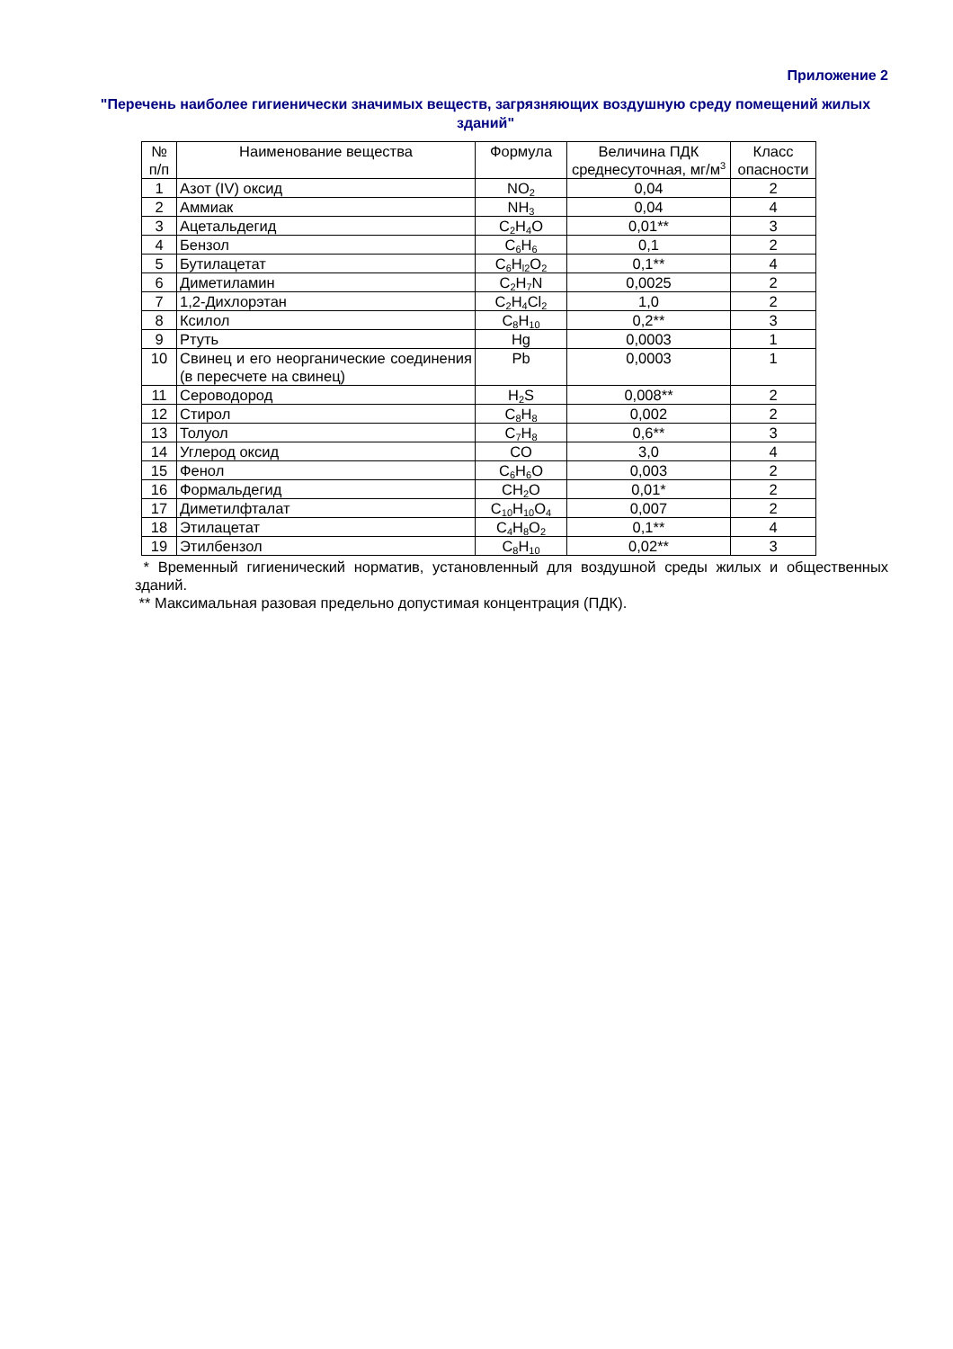Приложение 2
"Перечень наиболее гигиенически значимых веществ, загрязняющих воздушную среду помещений жилых зданий"
| № п/п | Наименование вещества | Формула | Величина ПДК среднесуточная, мг/м<sup>3</sup> | Класс опасности |
| --- | --- | --- | --- | --- |
| 1 | Азот (IV) оксид | NO<sub>2</sub> | 0,04 | 2 |
| 2 | Аммиак | NH<sub>3</sub> | 0,04 | 4 |
| 3 | Ацетальдегид | C<sub>2</sub>H<sub>4</sub>O | 0,01** | 3 |
| 4 | Бензол | C<sub>6</sub>H<sub>6</sub> | 0,1 | 2 |
| 5 | Бутилацетат | C<sub>6</sub>H<sub>l2</sub>O<sub>2</sub> | 0,1** | 4 |
| 6 | Диметиламин | C<sub>2</sub>H<sub>7</sub>N | 0,0025 | 2 |
| 7 | 1,2-Дихлорэтан | C<sub>2</sub>H<sub>4</sub>Cl<sub>2</sub> | 1,0 | 2 |
| 8 | Ксилол | C<sub>8</sub>H<sub>10</sub> | 0,2** | 3 |
| 9 | Ртуть | Hg | 0,0003 | 1 |
| 10 | Свинец и его неорганические соединения (в пересчете на свинец) | Pb | 0,0003 | 1 |
| 11 | Сероводород | H<sub>2</sub>S | 0,008** | 2 |
| 12 | Стирол | C<sub>8</sub>H<sub>8</sub> | 0,002 | 2 |
| 13 | Толуол | C<sub>7</sub>H<sub>8</sub> | 0,6** | 3 |
| 14 | Углерод оксид | CO | 3,0 | 4 |
| 15 | Фенол | C<sub>6</sub>H<sub>6</sub>O | 0,003 | 2 |
| 16 | Формальдегид | CH<sub>2</sub>O | 0,01* | 2 |
| 17 | Диметилфталат | C<sub>10</sub>H<sub>10</sub>O<sub>4</sub> | 0,007 | 2 |
| 18 | Этилацетат | C<sub>4</sub>H<sub>8</sub>O<sub>2</sub> | 0,1** | 4 |
| 19 | Этилбензол | C<sub>8</sub>H<sub>10</sub> | 0,02** | 3 |
* Временный гигиенический норматив, установленный для воздушной среды жилых и общественных зданий.
** Максимальная разовая предельно допустимая концентрация (ПДК).